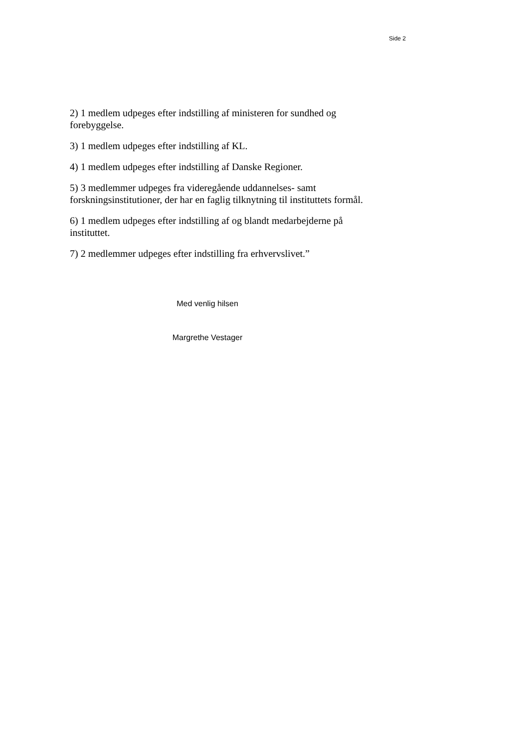Side 2
2) 1 medlem udpeges efter indstilling af ministeren for sundhed og forebyggelse.
3) 1 medlem udpeges efter indstilling af KL.
4) 1 medlem udpeges efter indstilling af Danske Regioner.
5) 3 medlemmer udpeges fra videregående uddannelses- samt forskningsinstitutioner, der har en faglig tilknytning til instituttets formål.
6) 1 medlem udpeges efter indstilling af og blandt medarbejderne på instituttet.
7) 2 medlemmer udpeges efter indstilling fra erhvervslivet.”
Med venlig hilsen
Margrethe Vestager